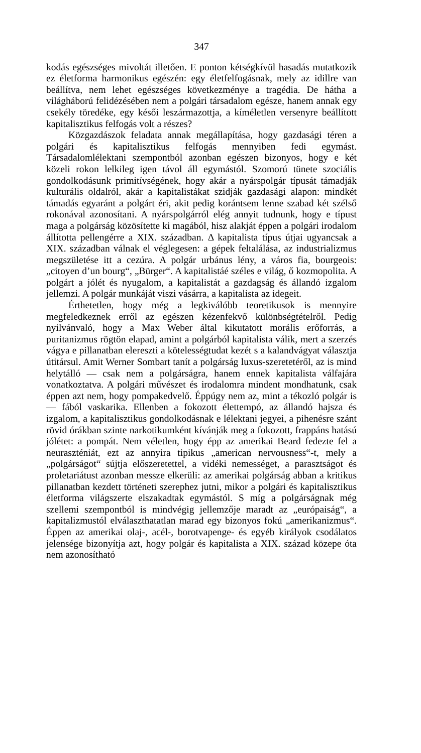347
kodás egészséges mivoltát illetően. E ponton kétségkívül hasadás mutatkozik ez életforma harmonikus egészén: egy életfelfogásnak, mely az idillre van beállítva, nem lehet egészséges következménye a tragédia. De hátha a világháború felidézésében nem a polgári társadalom egésze, hanem annak egy csekély töredéke, egy késői leszármazottja, a kíméletlen versenyre beállított kapitalisztikus felfogás volt a részes?
Közgazdászok feladata annak megállapítása, hogy gazdasági téren a polgári és kapitalisztikus felfogás mennyiben fedi egymást. Társadalomlélektani szempontból azonban egészen bizonyos, hogy e két közeli rokon lelkileg igen távol áll egymástól. Szomorú tünete szociális gondolkodásunk primitívségének, hogy akár a nyárspolgár típusát támadják kulturális oldalról, akár a kapitalistákat szidják gazdasági alapon: mindkét támadás egyaránt a polgárt éri, akit pedig korántsem lenne szabad két szélső rokonával azonosítani. A nyárspolgárról elég annyit tudnunk, hogy e típust maga a polgárság közösítette ki magából, hisz alakját éppen a polgári irodalom állította pellengérre a XIX. században. Δ kapitalista típus útjai ugyancsak a XIX. században válnak el véglegesen: a gépek feltalálása, az industrializmus megszületése itt a cezúra. A polgár urbánus lény, a város fia, bourgeois: „citoyen d’un bourg“, „Bürger“. A kapitalistáé széles e világ, ő kozmopolita. A polgárt a jólét és nyugalom, a kapitalistát a gazdagság és állandó izgalom jellemzi. A polgár munkáját viszi vásárra, a kapitalista az idegeit.
Érthetetlen, hogy még a legkiválóbb teoretikusok is mennyire megfeledkeznek erről az egészen kézenfekvő különbségtételről. Pedig nyilvánvaló, hogy a Max Weber által kikutatott morális erőforrás, a puritanizmus rögtön elapad, amint a polgárból kapitalista válik, mert a szerzés vágya e pillanatban elereszti a kötelességtudat kezét s a kalandvágyat választja útitársul. Amit Werner Sombart tanít a polgárság luxus-szeretetéről, az is mind helytálló — csak nem a polgárságra, hanem ennek kapitalista válfajára vonatkoztatva. A polgári művészet és irodalomra mindent mondhatunk, csak éppen azt nem, hogy pompakedvelő. Éppúgy nem az, mint a tékozló polgár is — fából vaskarika. Ellenben a fokozott élettempó, az állandó hajsza és izgalom, a kapitalisztikus gondolkodásnak e lélektani jegyei, a pihenésre szánt rövid órákban szinte narkotikumként kívánják meg a fokozott, frappáns hatású jólétet: a pompát. Nem véletlen, hogy épp az amerikai Beard fedezte fel a neuraszténiát, ezt az annyira tipikus „american nervousness“-t, mely a „polgárságot“ sújtja előszeretettel, a vidéki nemességet, a parasztságot és proletariátust azonban messze elkerüli: az amerikai polgárság abban a kritikus pillanatban kezdett történeti szerephez jutni, mikor a polgári és kapitalisztikus életforma világszerte elszakadtak egymástól. S míg a polgárságnak még szellemi szempontból is mindvégig jellemzője maradt az „európaiság“, a kapitalizmustól elválaszthatatlan marad egy bizonyos fokú „amerikanizmus“. Éppen az amerikai olaj-, acél-, borotvapenge- és egyéb királyok csodálatos jelensége bizonyítja azt, hogy polgár és kapitalista a XIX. század közepe óta nem azonosítható